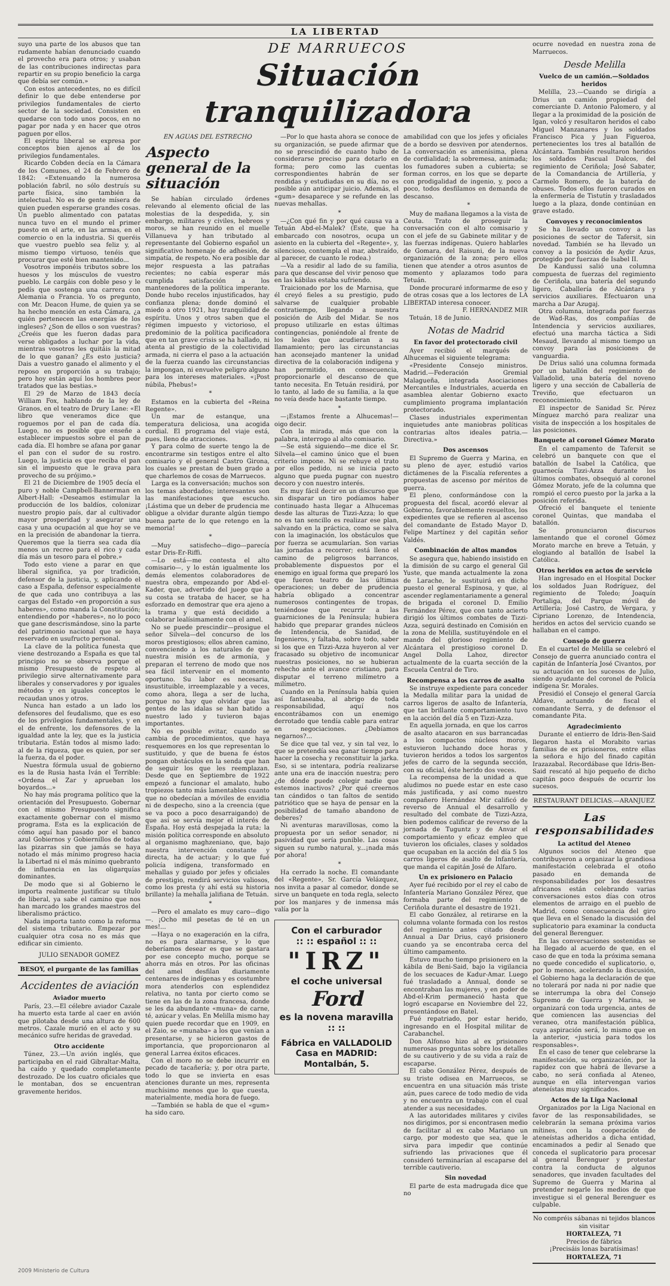LA LIBERTAD
suyo una parte de los abusos que tan rudamente habían denunciado cuando el provecho era para otros; y usaban de las contribuciones indirectas para repartir en su propio beneficio la carga que debía ser común.»
Con estos antecedentes, no es difícil definir lo que debe entenderse por privilegios fundamentales de cierto sector de la sociedad. Consisten en quedarse con todo unos pocos, en no pagar por nada y en hacer que otros paguen por ellos.
El espíritu liberal se expresa por conceptos bien ajenos al de los privilegios fundamentales.
Ricardo Cobden decía en la Cámara de los Comunes, el 24 de Febrero de 1842: «Extenuando la numerosa población fabril, no sólo destruís su parte física, sino también la intelectual. No es de gente mísera de quien pueden esperarse grandes cosas. Un pueblo alimentado con patatas nunca tuvo en el mundo el primer puesto en el arte, en las armas, en el comercio o en la industria. Si queréis que vuestro pueblo sea feliz y, al mismo tiempo virtuoso, tenéis que procurar que esté bien mantenido...
Vosotros imponéis tributos sobre los huesos y los músculos de vuestro pueblo. Le cargáis con doble peso y le pedís que sostenga una carrera con Alemania o Francia. Yo os pregunto, con Mr. Deacon Hume, de quien ya se ha hecho mención en esta Cámara, ¿a quién pertenecen las energías de los ingleses? ¿Son de ellos o son vuestras? ¿Creéis que les fueron dadas para verse obligados a luchar por la vida, mientras vosotros les quitáis la mitad de lo que ganan? ¿Es esto justicia? Dais a vuestro ganado el alimento y el reposo en proporción a su trabajo; pero hoy están aquí los hombres peor tratados que las bestias.»
El 29 de Marzo de 1843 decía William Fox, hablando de la ley de Granos, en el teatro de Drury Lane: «El libro que veneramos dice que roguemos por el pan de cada día. Luego, no es posible que enseñe a establecer impuestos sobre el pan de cada día. El hombre se afana por ganar el pan con el sudor de su rostro. Luego, la justicia es que reciba el pan sin el impuesto que le grava para provecho de su prójimo.»
El 21 de Diciembre de 1905 decía el puro y noble Campbell-Bannerman en Albert-Hall: «Deseamos estimular la producción de los baldíos, colonizar nuestro propio país, dar al cultivador mayor prosperidad y asegurar una casa y una ocupación al que hoy se ve en la precisión de abandonar la tierra. Queremos que la tierra sea cada día menos un recreo para el rico y cada día más un tesoro para el pobre.»
Todo esto viene a parar en que liberal significa, ya por tradición, defensor de la justicia, y, aplicando el caso a España, defensor especialmente de que cada uno contribuya a las cargas del Estado «en proporción a sus haberes», como manda la Constitución; entendiendo por «haberes», no lo poco que gane descrismándose, sino la parte del patrimonio nacional que se haya reservado en usufructo personal.
La clave de la política funesta que viene destrozando a España es que tal principio no se observa porque el mismo Presupuesto de respeto al privilegio sirve alternativamente para liberales y conservadores y por iguales métodos y en iguales conceptos le recaudan unos y otros.
Nunca han estado a un lado los defensores del feudalismo, que es eso de los privilegios fundamentales, y en el de enfrente, los defensores de la igualdad ante la ley, que es la justicia tributaria. Están todos al mismo lado: al de la riqueza, que es quien, por ser la fuerza, da el poder.
Nuestra fórmula usual de gobierno es la de Rusia hasta Iván el Terrible: «Ordena el Zar y aprueban los boyardos...»
No hay más programa político que la orientación del Presupuesto. Gobernar con el mismo Presupuesto significa exactamente gobernar con el mismo programa. Esta es la explicación de cómo aquí han pasado por el banco azul Gobiernos y Gobiernillos de todas las pizarras sin que jamás se haya notado el más mínimo progreso hacia la Libertad ni el más mínimo quebranto de influencia en las oligarquías dominantes.
De modo que si al Gobierno le importa realmente justificar su título de liberal, ya sabe el camino que nos han marcado los grandes maestros del liberalismo práctico.
Nada importa tanto como la reforma del sistema tributario. Empezar por cualquier otra cosa no es más que edificar sin cimiento.
JULIO SENADOR GOMEZ
BESOY, el purgante de las familias
Accidentes de aviación
Aviador muerto
París, 23.—El célebre aviador Cazale ha muerto esta tarde al caer en avión que pilotaba desde una altura de 600 metros. Cazale murió en el acto y su mecánico sufre heridas de gravedad.
Otro accidente
Túnez, 23.—Un avión inglés, que participaba en el raid Gibraltar-Malta, ha caído y quedado completamente destrozado. De los cuatro oficiales que le montaban, dos se encuentran gravemente heridos.
DE MARRUECOS
Situación tranquilizadora
EN AGUAS DEL ESTRECHO
Aspecto general de la situación
Se habían circulado órdenes relevando al elemento oficial de las molestias de la despedida, y, sin embargo, militares y civiles, hebreos y moros, se han reunido en el muelle Villanueva y han tributado al representante del Gobierno español un significativo homenaje de adhesión, de simpatía, de respeto. No era posible dar mejor respuesta a las patrañas recientes; no cabía esperar más cumplida satisfacción a los mantenedores de la política imperante. Donde hubo recelos injustificados, hay confianza plena; donde dominó el miedo a otro 1921, hay tranquilidad de espíritu. Unos y otros saben que el régimen impuesto y victorioso, el predominio de la política pacificadora que en tan grave crisis se ha hallado, ni atenta al prestigio de la colectividad armada, ni cierra el paso a la actuación de la fuerza cuando las circunstancias la impongan, ni envuelve peligro alguno para los intereses materiales. «¡Post núbila, Phebus!»
*
Estamos en la cubierta del «Reina Regente».
Un mar de estanque, una temperatura deliciosa, una acogida cordial. El programa del viaje está, pues, lleno de atracciones.
Y para colmo de suerte tengo la de encontrarme sin testigos entre el alto comisario y el general Castro Girona, los cuales se prestan de buen grado a que charlemos de cosas de Marruecos.
Larga es la conversación; muchos son los temas abordados; interesantes son las manifestaciones que escucho. ¡Lástima que un deber de prudencia me obligue a olvidar durante algún tiempo buena parte de lo que retengo en la memoria!
*
—Muy satisfecho—digo—parecía estar Dris-Er-Riffi.
—Lo está—me contesta el alto comisario—, y lo están igualmente los demás elementos colaboradores de nuestra obra, empezando por Abd-el-Kader, que, advertido del juego que a su costa se trataba de hacer, se ha esforzado en demostrar que era ajeno a la trama y que está decidido a colaborar lealísimamente con el amel.
No se puede prescindir—prosigue el señor Silvela—del concurso de los moros prestigiosos; ellos abren camino, convenciendo a los naturales de que nuestra misión es de armonía, y preparan el terreno de modo que nos sea fácil intervenir en el momento oportuno. Su labor es necesaria, insustituible, irreemplazable y a veces, como ahora, llega a ser de lucha, porque no hay que olvidar que las gentes de las idalas se han batido a nuestro lado y tuvieron bajas importantes.
No es posible evitar, cuando se cambia de procedimientos, que haya resquemores en los que representan lo sustituido, y que de buena fe éstos pongan obstáculos en la senda que han de seguir los que les reemplazan. Desde que en Septiembre de 1922 empezó a funcionar el amalato, hubo tropiezos tanto más lamentables cuanto que no obedecían a móviles de envidia ni de despecho, sino a la creencia (que se va poco a poco desarraigando) de que así se servía mejor el interés de España. Hoy está despejada la ruta; la misión política corresponde en absoluto al organismo maghzeniano, que, bajo nuestra intervención constante y directa, ha de actuar; y lo que fué policía indígena, transformado en mehallas y guiado por jefes y oficiales de prestigio, rendirá servicios valiosos, como los presta (y ahí está su historia brillante) la mehalla jalifiana de Tetuán.
*
—Pero el amalato es muy caro—digo—. ¡Ocho mil pesetas de té en un mes!...
—Haya o no exageración en la cifra, no es para alarmarse, y lo que deberíamos desear es que se gastara por ese concepto mucho, porque se ahorra más en otros. Por las oficinas del amel desfilan diariamente centenares de indígenas y es costumbre mora atenderlos con esplendidez relativa, no tanta por cierto como se tiene en las de la zona francesa, donde se les da abundante «muna» de carne, té, azúcar y velas. En Melilla mismo hay quien puede recordar que en 1909, en el Zaio, se «munaba» a los que venían a presentarse, y se hicieron gastos de importancia, que proporcionaron al general Larrea éxitos eficaces.
Con el moro no se debe incurrir en pecado de tacañería; y, por otra parte, todo lo que se invierta en esas atenciones durante un mes, representa muchísimo menos que lo que cuesta, materialmente, media hora de fuego.
—También se habla de que el «gum» ha sido caro.
—Por lo que hasta ahora se conoce de su organización, se puede afirmar que no se prescindió de cuanto hubo de considerarse preciso para dotarlo en forma; pero como las cuentas correspondientes habrán de ser rendidas y estudiadas en su día, no es posible aún anticipar juicio. Además, el «gum» desaparece y se refunde en las nuevas mehallas.
*
—¿Con qué fin y por qué causa va a Tetuán Abd-el-Malek? (Este, que ha embarcado con nosotros, ocupa un asiento en la cubierta del «Regente», y, silencioso, contempla el mar, abstraído, al parecer, de cuanto le rodea.)
—Va a residir al lado de su familia, para que descanse del vivir penoso que en las kábilas estaba sufriendo.
Traicionado por los de Marnisa, que él creyó fieles a su prestigio, pudo salvarse de cualquier probable contratiempo, llegando a nuestra posición de Azib del Midar. Se nos propuso utilizarle en estas últimas contingencias, poniéndole al frente de los leales que acudieran a su llamamiento; pero las circunstancias han aconsejado mantener la unidad directiva de la colaboración indígena y han permitido, en consecuencia, proporcionarle el descanso de que tanto necesita. En Tetuán residirá, por lo tanto, al lado de su familia, a la que no veía desde hace bastante tiempo.
*
—¡Estamos frente a Alhucemas!—oigo decir.
Con la mirada, más que con la palabra, interrogo al alto comisario.
—Se está siguiendo—me dice el Sr. Silvela—el camino único que el buen criterio impone. Ni se rehuye el trato por ellos pedido, ni se inicia pacto alguno que pueda pugnar con nuestro decoro y con nuestro interés.
Es muy fácil decir en un discurso que sin disparar un tiro podíamos haber continuado hasta llegar a Alhucemas desde las alturas de Tizzi-Azza; lo que no es tan sencillo es realizar ese plan, salvando en la práctica, como se salva con la imaginación, los obstáculos que por fuerza se acumularían. Son varias las jornadas a recorrer; está lleno el camino de peligrosos barrancos, probablemente dispuestos por el enemigo en igual forma que preparó los que fueron teatro de las últimas operaciones; un deber de prudencia habría obligado a concentrar numerosos contingentes de tropas, teniéndose que recurrir a las guarniciones de la Península; hubiera habido que preparar grandes núcleos de Intendencia, de Sanidad, de Ingenieros, y faltaba, sobre todo, saber si los que en Tizzi-Azza huyeron al ver fracasado su objetivo de incomunicar nuestras posiciones, no se hubieran rehecho ante el avance cristiano, para disputar el terreno milímetro a milímetro.
Cuando en la Península había quien así fantaseaba, al abrigo de toda responsabilidad, aquí nos encontrábamos con un enemigo derrotado que tendía cable para entrar en negociaciones. ¿Debíamos negarnos?...
Se dice que tal vez, y sin tal vez, lo que se pretendía sea ganar tiempo para hacer la cosecha y reconstituir la jarka. Eso, si se intentara, podría realizarse ante una era de inacción nuestra; pero ¿de dónde puede colegir nadie que estemos inactivos? ¿Por qué creernos tan cándidos o tan faltos de sentido patriótico que se haya de pensar en la posibilidad de tamaño abandono de deberes?
Ni aventuras maravillosas, como la propuesta por un señor senador, ni pasividad que sería punible. Las cosas siguen su rumbo natural, y...¡nada más por ahora!
*
Ha cerrado la noche. El comandante del «Regente», Sr. García Velázquez, nos invita a pasar al comedor, donde se sirve un banquete en toda regla, selecto por los manjares y de inmensa más valía por la
Con el carburador
:: :: español :: ::
"IRZ"
el coche universal
Ford
es la novena maravilla :: ::
Fábrica en VALLADOLID
Casa en MADRID: Montalbán, 5.
amabilidad con que los jefes y oficiales de a bordo se desviven por atendernos. La conversación es amenísima, plena de cordialidad; la sobremesa, animada; los fumadores suben a cubierta; se forman corros, en los que se departe con prodigalidad de ingenio, y, poco a poco, todos desfilamos en demanda de descanso.
*
Muy de mañana llegamos a la vista de Ceuta. Trato de proseguir la conversación con el alto comisario y con el jefe de su Gabinete militar y de las fuerzas indígenas. Quiero hablarles de Gomara, del Raisuni, de la nueva organización de la zona; pero ellos tienen que atender a otros asuntos de momento y aplazamos todo para Tetuán.
Donde procuraré informarme de eso y de otras cosas que a los lectores de LA LIBERTAD interesa conocer.
F. HERNANDEZ MIR
Tetuán, 18 de Junio.
Notas de Madrid
En favor del protectorado civil
Ayer recibió el marqués de Alhucemas el siguiente telegrama:
«Presidente Consejo ministros. Madrid.—Federación Gremial Malagueña, integrada Asociaciones Mercantiles e Industriales, acuerda en asamblea alentar Gobierno exacto cumplimiento programa implantación protectorado.
Clases industriales experimentan inquietudes ante maniobras políticas contrarias altos ideales patria.—Directiva.»
Dos ascensos
El Supremo de Guerra y Marina, en su pleno de ayer, estudió varios dictámenes de la Fiscalía referentes a propuestas de ascenso por méritos de guerra.
El pleno, conformándose con la propuesta del fiscal, acordó elevar al Gobierno, favorablemente resueltos, los expedientes que se refieren al ascenso del comandante de Estado Mayor D. Felipe Martínez y del capitán señor Valdés.
Combinación de altos mandos
Se asegura que, habiendo insistido en la dimisión de su cargo el general Gil Yuste, que manda actualmente la zona de Larache, le sustituirá en dicho puesto el general Espinosa, y que, al ascender reglamentariamente a general de brigada el coronel D. Emilio Fernández Pérez, que con tanto acierto dirigió los últimos combates de Tizzi-Azza, seguirá destinado en Comisión en la zona de Melilla, sustituyéndole en el mando del glorioso regimiento de Alcántara el prestigioso coronel D. Angel Dolla Lahoz, director actualmente de la cuarta sección de la Escuela Central de Tiro.
Recompensa a los carros de asalto
Se instruye expediente para conceder la Medalla militar para la unidad de carros ligeros de asalto de Infantería, que tan brillante comportamiento tuvo en la acción del día 5 en Tizzi-Azza.
En aquella jornada, en que los carros de asalto atacaron en sus barrancadas a los compactos núcleos moros, estuvieron luchando doce horas y tuvieron heridos a todos los sargentos jefes de carro de la segunda sección, con su oficial, éste herido dos veces.
La recompensa de la unidad a que aludimos no puede estar en este caso más justificada, y así como nuestro compañero Hernández Mir calificó de reverso de Annual el desarrollo y resultado del combate de Tizzi-Azza, bien podemos calificar de reverso de la jornada de Tuguntz y de Anvar el comportamiento y eficaz empleo que tuvieron los oficiales, clases y soldados que ocupaban en la acción del día 5 los carros ligeros de asalto de Infantería, que manda el capitán José de Alfaro.
Un ex prisionero en Palacio
Ayer fué recibido por el rey el cabo de Infantería Mariano González Pérez, que formaba parte del regimiento de Ceriñola durante el desastre de 1921.
El cabo González, al retirarse en la columna volante formada con los restos del regimiento antes citado desde Annual a Dar Drius, cayó prisionero cuando ya se encontraba cerca del último campamento.
Estuvo mucho tiempo prisionero en la kábila de Beni-Said, bajo la vigilancia de los secuaces de Kadur-Amar. Luego fué trasladado a Annual, donde se encontraban las mujeres, y en poder de Abd-el-Krim permaneció hasta que logró escaparse en Noviembre del 22, presentándose en Batel.
Fué repatriado, por estar herido, ingresando en el Hospital militar de Carabanchel.
Don Alfonso hizo al ex prisionero numerosas preguntas sobre los detalles de su cautiverio y de su vida a raíz de escaparse.
El cabo González Pérez, después de su triste odisea en Marruecos, se encuentra en una situación más triste aún, pues carece de todo medio de vida y no encuentra un trabajo con el cual atender a sus necesidades.
A las autoridades militares y civiles nos dirigimos, por si encontrasen medio de facilitar al ex cabo Mariano un cargo, por modesto que sea, que le sirva para impedir que continúe sufriendo las privaciones que él consideró terminarían al escaparse del terrible cautiverio.
Sin novedad
El parte de esta madrugada dice que no
ocurre novedad en nuestra zona de Marruecos.
Desde Melilla
Vuelco de un camión.—Soldados heridos
Melilla, 23.—Cuando se dirigía a Drius un camión propiedad del comerciante D. Antonio Palomero, y al llegar a la proximidad de la posición de Igan, volcó y resultaron heridos el cabo Miguel Manzanares y los soldados Francisco Pica y Juan Figueroa, pertenecientes los tres al batallón de Alcántara. También resultaron heridos los soldados Pascual Dalcos, del regimiento de Ceriñola; José Sabater, de la Comandancia de Artillería, y Carmelo Romero, de la batería de obuses. Todos ellos fueron curados en la enfermería de Tistutín y trasladados luego a la plaza, donde continúan en grave estado.
Convoyes y reconocimientos
Se ha llevado un convoy a las posiciones de sector de Tafersit, sin novedad. También se ha llevado un convoy a la posición de Aydir Azus, protegido por fuerzas de Isabel II.
De Kandussi salió una columna compuesta de fuerzas del regimiento de Ceriñola, una batería del segundo ligero, Caballería de Alcántara y servicios auxiliares. Efectuaron una marcha a Dar Azugaj.
Otra columna, integrada por fuerzas de Wad-Ras, dos compañías de Intendencia y servicios auxiliares, efectuó una marcha táctica a Sidi Mesaud, llevando al mismo tiempo un convoy para las posiciones de vanguardia.
De Drius salió una columna formada por un batallón del regimiento de Valladolid, una batería del noveno ligero y una sección de Caballería de Treviño, que efectuaron un reconocimiento.
El inspector de Sanidad Sr. Pérez Mínguez marchó para realizar una visita de inspección a los hospitales de las posiciones.
Banquete al coronel Gómez Morato
En el campamento de Tafersit se celebró un banquete con que el batallón de Isabel la Católica, que guarnecía Tizzi-Azza durante los últimos combates, obsequió al coronel Gómez Morato, jefe de la columna que rompió el cerco puesto por la jarka a la posición referida.
Ofreció el banquete el teniente coronel Quintas, que mandaba el batallón.
Se pronunciaron discursos lamentando que el coronel Gómez Morato marche en breve a Tetuán, y elogiando al batallón de Isabel la Católica.
Otros heridos en actos de servicio
Han ingresado en el Hospital Docker los soldados Juan Rodríguez, del regimiento de Toledo; Joaquín Portaliga, del Parque móvil de Artillería; José Castro, de Vergara, y Cipriano Lorenzo, de Intendencia, heridos en actos del servicio cuando se hallaban en el campo.
Consejo de guerra
En el cuartel de Melilla se celebró el Consejo de guerra anunciado contra el capitán de Infantería José Civantos, por su actuación en los sucesos de Julio, siendo ayudante del coronel de Policía indígena Sr. Morales.
Presidió el Consejo el general García Aldave, actuando de fiscal el comandante Serra, y de defensor el comandante Pita.
Agradecimiento
Durante el entierro de Idris-Ben-Said llegaron hasta el Morabito varias familias de ex prisioneros, entre ellas la señora e hijo del finado capitán Irazazabal. Recordábase que Idris-Ben-Said rescató al hijo pequeño de dicho capitán poco después de ocurrir los sucesos.
RESTAURANT DELICIAS.—ARANJUEZ
Las responsabilidades
La actitud del Ateneo
Algunos socios del Ateneo que contribuyeron a organizar la grandiosa manifestación celebrada el otoño pasado en demanda de responsabilidades por los desastres africanos están celebrando varias conversaciones estos días con otros elementos de arraigo en el pueblo de Madrid, como consecuencia del giro que lleva en el Senado la discusión del suplicatorio para examinar la conducta del general Berenguer.
En las conversaciones sostenidas se ha llegado al acuerdo de que, en el caso de que en toda la próxima semana no quede concedido el suplicatorio, o, por lo menos, acelerando la discusión, el Gobierno haga la declaración de que no tolerará por nada ni por nadie que se interrumpa la obra del Consejo Supremo de Guerra y Marina, se organizará con toda urgencia, antes de que comiencen las ausencias del veraneo, otra manifestación pública, cuya aspiración será, lo mismo que en la anterior, «justicia para todos los responsables».
En el caso de tener que celebrarse la manifestación, su organización, por la rapidez con que habrá de llevarse a cabo, no será confiada al Ateneo, aunque en ella intervengan varios ateneístas muy significados.
Actos de la Liga Nacional
Organizados por la Liga Nacional en favor de las responsabilidades, se celebrarán la semana próxima varios mítines, con la cooperación de ateneístas adheridos a dicha entidad, encaminados a pedir al Senado que conceda el suplicatorio para procesar al general Berenguer y protestar contra la conducta de algunos senadores, que invaden facultades del Supremo de Guerra y Marina al pretender negarle los medios de que investigue si el general Berenguer es culpable.
No compréis sábanas ni tejidos blancos sin visitar
HORTALEZA, 71
Precios de fábrica
¡Precisáis lonas baratísimas!
HORTALEZA, 71
2009 Ministerio de Cultura